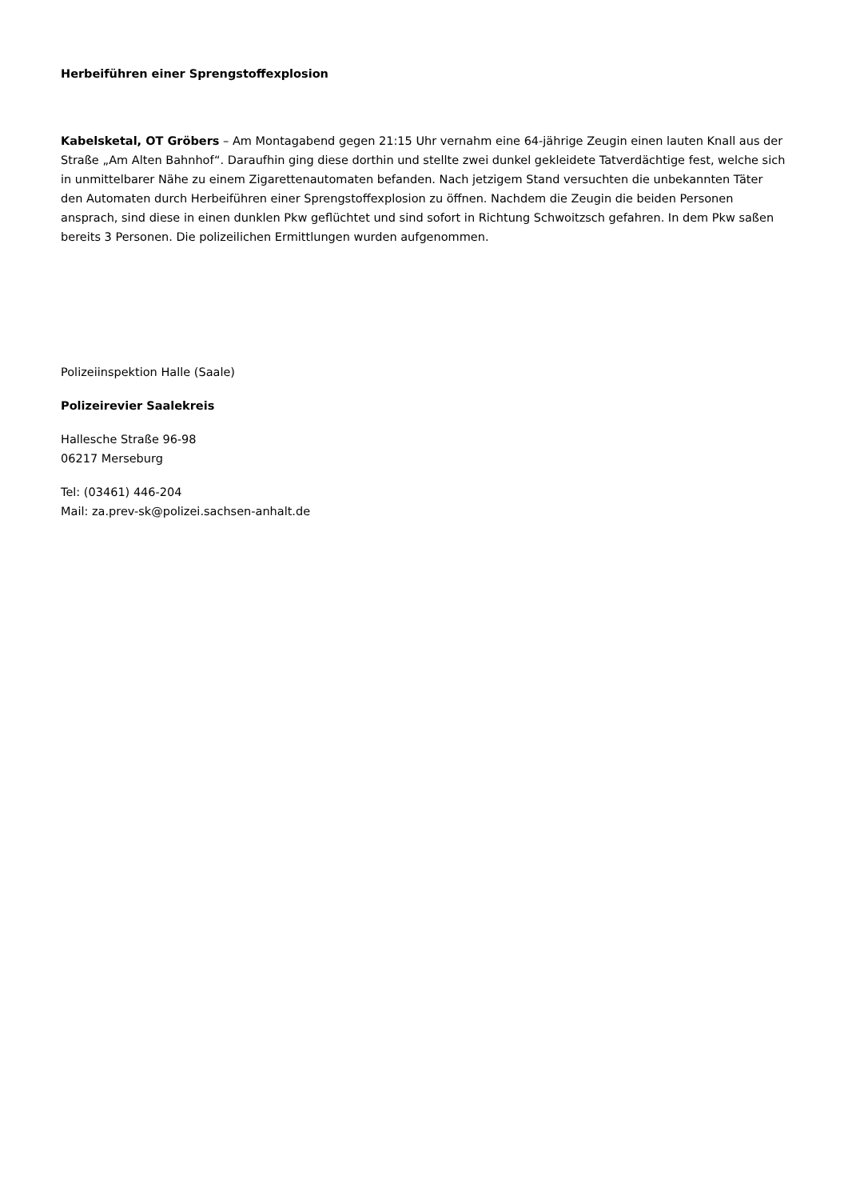Herbeiführen einer Sprengstoffexplosion
Kabelsketal, OT Gröbers – Am Montagabend gegen 21:15 Uhr vernahm eine 64-jährige Zeugin einen lauten Knall aus der Straße „Am Alten Bahnhof“. Daraufhin ging diese dorthin und stellte zwei dunkel gekleidete Tatverdächtige fest, welche sich in unmittelbarer Nähe zu einem Zigarettenautomaten befanden. Nach jetzigem Stand versuchten die unbekannten Täter den Automaten durch Herbeiführen einer Sprengstoffexplosion zu öffnen. Nachdem die Zeugin die beiden Personen ansprach, sind diese in einen dunklen Pkw geflüchtet und sind sofort in Richtung Schwoitzsch gefahren. In dem Pkw saßen bereits 3 Personen. Die polizeilichen Ermittlungen wurden aufgenommen.
Polizeiinspektion Halle (Saale)
Polizeirevier Saalekreis
Hallesche Straße 96-98
06217 Merseburg
Tel: (03461) 446-204
Mail: za.prev-sk@polizei.sachsen-anhalt.de